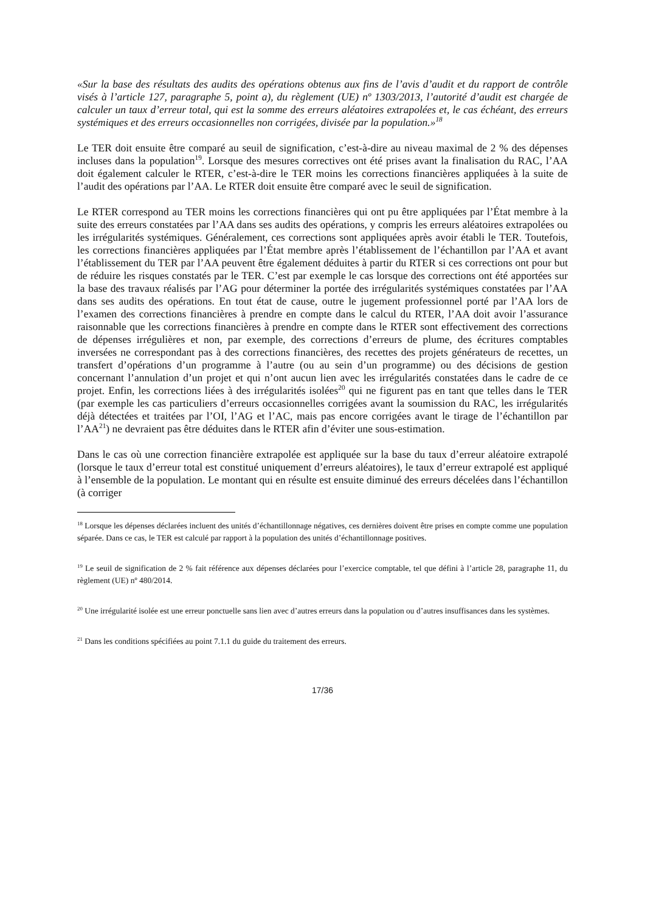«Sur la base des résultats des audits des opérations obtenus aux fins de l’avis d’audit et du rapport de contrôle visés à l’article 127, paragraphe 5, point a), du règlement (UE) nº 1303/2013, l’autorité d’audit est chargée de calculer un taux d’erreur total, qui est la somme des erreurs aléatoires extrapolées et, le cas échéant, des erreurs systémiques et des erreurs occasionnelles non corrigées, divisée par la population.»<sup>18</sup>
Le TER doit ensuite être comparé au seuil de signification, c’est-à-dire au niveau maximal de 2 % des dépenses incluses dans la population<sup>19</sup>. Lorsque des mesures correctives ont été prises avant la finalisation du RAC, l’AA doit également calculer le RTER, c’est-à-dire le TER moins les corrections financières appliquées à la suite de l’audit des opérations par l’AA. Le RTER doit ensuite être comparé avec le seuil de signification.
Le RTER correspond au TER moins les corrections financières qui ont pu être appliquées par l’État membre à la suite des erreurs constatées par l’AA dans ses audits des opérations, y compris les erreurs aléatoires extrapolées ou les irrégularités systémiques. Généralement, ces corrections sont appliquées après avoir établi le TER. Toutefois, les corrections financières appliquées par l’État membre après l’établissement de l’échantillon par l’AA et avant l’établissement du TER par l’AA peuvent être également déduites à partir du RTER si ces corrections ont pour but de réduire les risques constatés par le TER. C’est par exemple le cas lorsque des corrections ont été apportées sur la base des travaux réalisés par l’AG pour déterminer la portée des irrégularités systémiques constatées par l’AA dans ses audits des opérations. En tout état de cause, outre le jugement professionnel porté par l’AA lors de l’examen des corrections financières à prendre en compte dans le calcul du RTER, l’AA doit avoir l’assurance raisonnable que les corrections financières à prendre en compte dans le RTER sont effectivement des corrections de dépenses irrégulières et non, par exemple, des corrections d’erreurs de plume, des écritures comptables inversées ne correspondant pas à des corrections financières, des recettes des projets générateurs de recettes, un transfert d’opérations d’un programme à l’autre (ou au sein d’un programme) ou des décisions de gestion concernant l’annulation d’un projet et qui n’ont aucun lien avec les irrégularités constatées dans le cadre de ce projet. Enfin, les corrections liées à des irrégularités isolées<sup>20</sup> qui ne figurent pas en tant que telles dans le TER (par exemple les cas particuliers d’erreurs occasionnelles corrigées avant la soumission du RAC, les irrégularités déjà détectées et traitées par l’OI, l’AG et l’AC, mais pas encore corrigées avant le tirage de l’échantillon par l’AA<sup>21</sup>) ne devraient pas être déduites dans le RTER afin d’éviter une sous-estimation.
Dans le cas où une correction financière extrapolée est appliquée sur la base du taux d’erreur aléatoire extrapolé (lorsque le taux d’erreur total est constitué uniquement d’erreurs aléatoires), le taux d’erreur extrapolé est appliqué à l’ensemble de la population. Le montant qui en résulte est ensuite diminué des erreurs décelées dans l’échantillon (à corriger
<sup>18</sup> Lorsque les dépenses déclarées incluent des unités d’échantillonnage négatives, ces dernières doivent être prises en compte comme une population séparée. Dans ce cas, le TER est calculé par rapport à la population des unités d’échantillonnage positives.
<sup>19</sup> Le seuil de signification de 2 % fait référence aux dépenses déclarées pour l’exercice comptable, tel que défini à l’article 28, paragraphe 11, du règlement (UE) nº 480/2014.
<sup>20</sup> Une irrégularité isolée est une erreur ponctuelle sans lien avec d’autres erreurs dans la population ou d’autres insuffisances dans les systèmes.
<sup>21</sup> Dans les conditions spécifiées au point 7.1.1 du guide du traitement des erreurs.
17/36